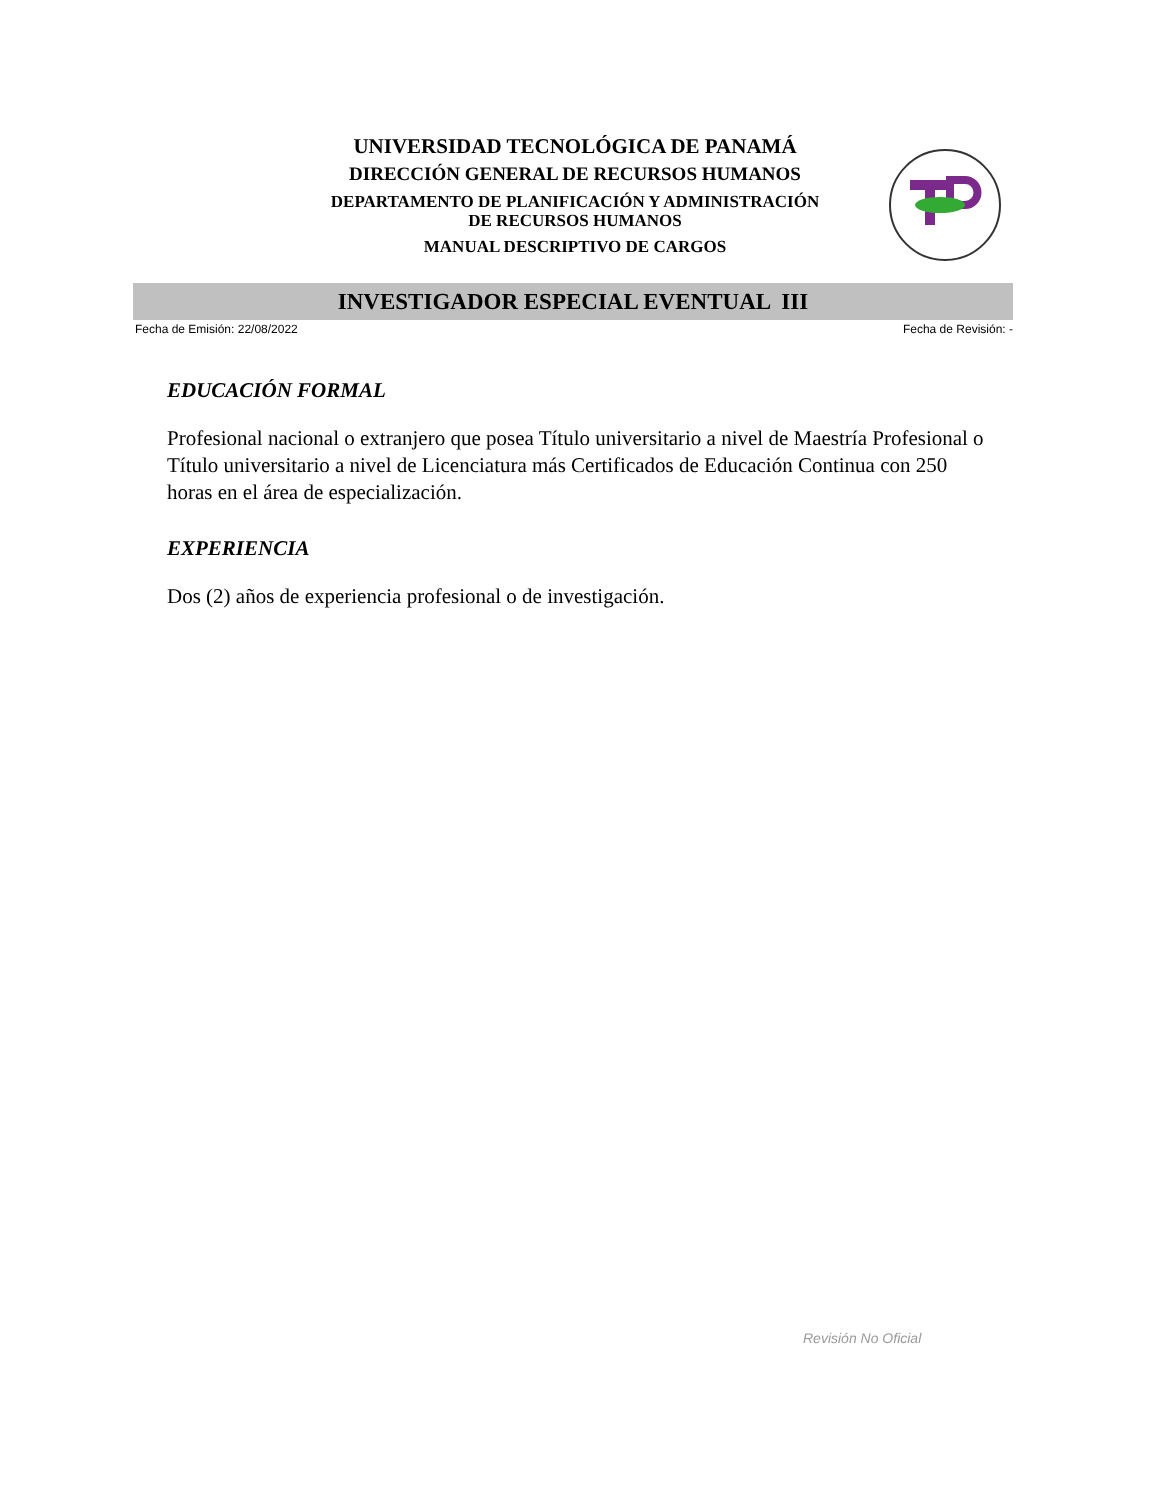UNIVERSIDAD TECNOLÓGICA DE PANAMÁ
DIRECCIÓN GENERAL DE RECURSOS HUMANOS
DEPARTAMENTO DE PLANIFICACIÓN Y ADMINISTRACIÓN
DE RECURSOS HUMANOS
MANUAL DESCRIPTIVO DE CARGOS
INVESTIGADOR ESPECIAL EVENTUAL III
Fecha de Emisión: 22/08/2022 Fecha de Revisión: -
EDUCACIÓN FORMAL
Profesional nacional o extranjero que posea Título universitario a nivel de Maestría Profesional o Título universitario a nivel de Licenciatura más Certificados de Educación Continua con 250 horas en el área de especialización.
EXPERIENCIA
Dos (2) años de experiencia profesional o de investigación.
Revisión No Oficial